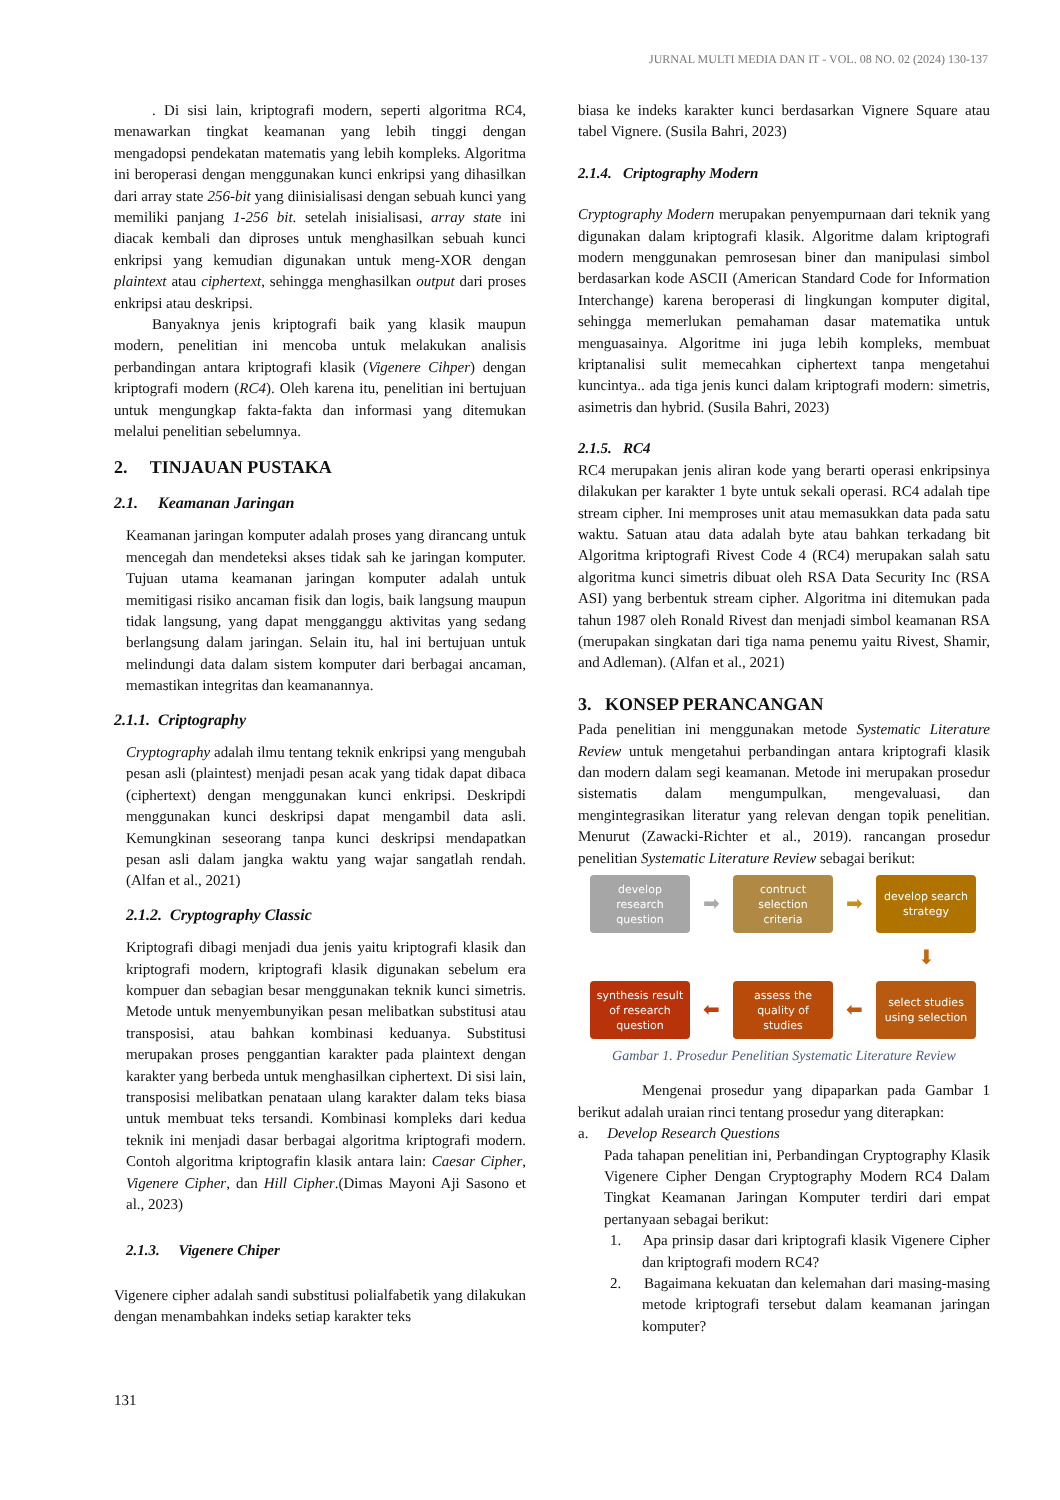JURNAL MULTI MEDIA DAN IT - VOL. 08 NO. 02 (2024) 130-137
. Di sisi lain, kriptografi modern, seperti algoritma RC4, menawarkan tingkat keamanan yang lebih tinggi dengan mengadopsi pendekatan matematis yang lebih kompleks. Algoritma ini beroperasi dengan menggunakan kunci enkripsi yang dihasilkan dari array state 256-bit yang diinisialisasi dengan sebuah kunci yang memiliki panjang 1-256 bit. setelah inisialisasi, array state ini diacak kembali dan diproses untuk menghasilkan sebuah kunci enkripsi yang kemudian digunakan untuk meng-XOR dengan plaintext atau ciphertext, sehingga menghasilkan output dari proses enkripsi atau deskripsi.
Banyaknya jenis kriptografi baik yang klasik maupun modern, penelitian ini mencoba untuk melakukan analisis perbandingan antara kriptografi klasik (Vigenere Cihper) dengan kriptografi modern (RC4). Oleh karena itu, penelitian ini bertujuan untuk mengungkap fakta-fakta dan informasi yang ditemukan melalui penelitian sebelumnya.
2. TINJAUAN PUSTAKA
2.1. Keamanan Jaringan
Keamanan jaringan komputer adalah proses yang dirancang untuk mencegah dan mendeteksi akses tidak sah ke jaringan komputer. Tujuan utama keamanan jaringan komputer adalah untuk memitigasi risiko ancaman fisik dan logis, baik langsung maupun tidak langsung, yang dapat mengganggu aktivitas yang sedang berlangsung dalam jaringan. Selain itu, hal ini bertujuan untuk melindungi data dalam sistem komputer dari berbagai ancaman, memastikan integritas dan keamanannya.
2.1.1. Criptography
Cryptography adalah ilmu tentang teknik enkripsi yang mengubah pesan asli (plaintest) menjadi pesan acak yang tidak dapat dibaca (ciphertext) dengan menggunakan kunci enkripsi. Deskripdi menggunakan kunci deskripsi dapat mengambil data asli. Kemungkinan seseorang tanpa kunci deskripsi mendapatkan pesan asli dalam jangka waktu yang wajar sangatlah rendah. (Alfan et al., 2021)
2.1.2. Cryptography Classic
Kriptografi dibagi menjadi dua jenis yaitu kriptografi klasik dan kriptografi modern, kriptografi klasik digunakan sebelum era kompuer dan sebagian besar menggunakan teknik kunci simetris. Metode untuk menyembunyikan pesan melibatkan substitusi atau transposisi, atau bahkan kombinasi keduanya. Substitusi merupakan proses penggantian karakter pada plaintext dengan karakter yang berbeda untuk menghasilkan ciphertext. Di sisi lain, transposisi melibatkan penataan ulang karakter dalam teks biasa untuk membuat teks tersandi. Kombinasi kompleks dari kedua teknik ini menjadi dasar berbagai algoritma kriptografi modern. Contoh algoritma kriptografin klasik antara lain: Caesar Cipher, Vigenere Cipher, dan Hill Cipher.(Dimas Mayoni Aji Sasono et al., 2023)
2.1.3. Vigenere Chiper
Vigenere cipher adalah sandi substitusi polialfabetik yang dilakukan dengan menambahkan indeks setiap karakter teks
biasa ke indeks karakter kunci berdasarkan Vignere Square atau tabel Vignere. (Susila Bahri, 2023)
2.1.4. Criptography Modern
Cryptography Modern merupakan penyempurnaan dari teknik yang digunakan dalam kriptografi klasik. Algoritme dalam kriptografi modern menggunakan pemrosesan biner dan manipulasi simbol berdasarkan kode ASCII (American Standard Code for Information Interchange) karena beroperasi di lingkungan komputer digital, sehingga memerlukan pemahaman dasar matematika untuk menguasainya. Algoritme ini juga lebih kompleks, membuat kriptanalisi sulit memecahkan ciphertext tanpa mengetahui kuncintya.. ada tiga jenis kunci dalam kriptografi modern: simetris, asimetris dan hybrid. (Susila Bahri, 2023)
2.1.5. RC4
RC4 merupakan jenis aliran kode yang berarti operasi enkripsinya dilakukan per karakter 1 byte untuk sekali operasi. RC4 adalah tipe stream cipher. Ini memproses unit atau memasukkan data pada satu waktu. Satuan atau data adalah byte atau bahkan terkadang bit Algoritma kriptografi Rivest Code 4 (RC4) merupakan salah satu algoritma kunci simetris dibuat oleh RSA Data Security Inc (RSA ASI) yang berbentuk stream cipher. Algoritma ini ditemukan pada tahun 1987 oleh Ronald Rivest dan menjadi simbol keamanan RSA (merupakan singkatan dari tiga nama penemu yaitu Rivest, Shamir, and Adleman). (Alfan et al., 2021)
3. KONSEP PERANCANGAN
Pada penelitian ini menggunakan metode Systematic Literature Review untuk mengetahui perbandingan antara kriptografi klasik dan modern dalam segi keamanan. Metode ini merupakan prosedur sistematis dalam mengumpulkan, mengevaluasi, dan mengintegrasikan literatur yang relevan dengan topik penelitian. Menurut (Zawacki-Richter et al., 2019). rancangan prosedur penelitian Systematic Literature Review sebagai berikut:
develop
research
question
➡
contruct
selection
criteria
➡
develop search
strategy
⬇
synthesis result
of research
question
⬅
assess the
quality of
studies
⬅
select studies
using selection
Gambar 1. Prosedur Penelitian Systematic Literature Review
Mengenai prosedur yang dipaparkan pada Gambar 1 berikut adalah uraian rinci tentang prosedur yang diterapkan:
a. Develop Research Questions
Pada tahapan penelitian ini, Perbandingan Cryptography Klasik Vigenere Cipher Dengan Cryptography Modern RC4 Dalam Tingkat Keamanan Jaringan Komputer terdiri dari empat pertanyaan sebagai berikut:
1. Apa prinsip dasar dari kriptografi klasik Vigenere Cipher dan kriptografi modern RC4?
2. Bagaimana kekuatan dan kelemahan dari masing-masing metode kriptografi tersebut dalam keamanan jaringan komputer?
131